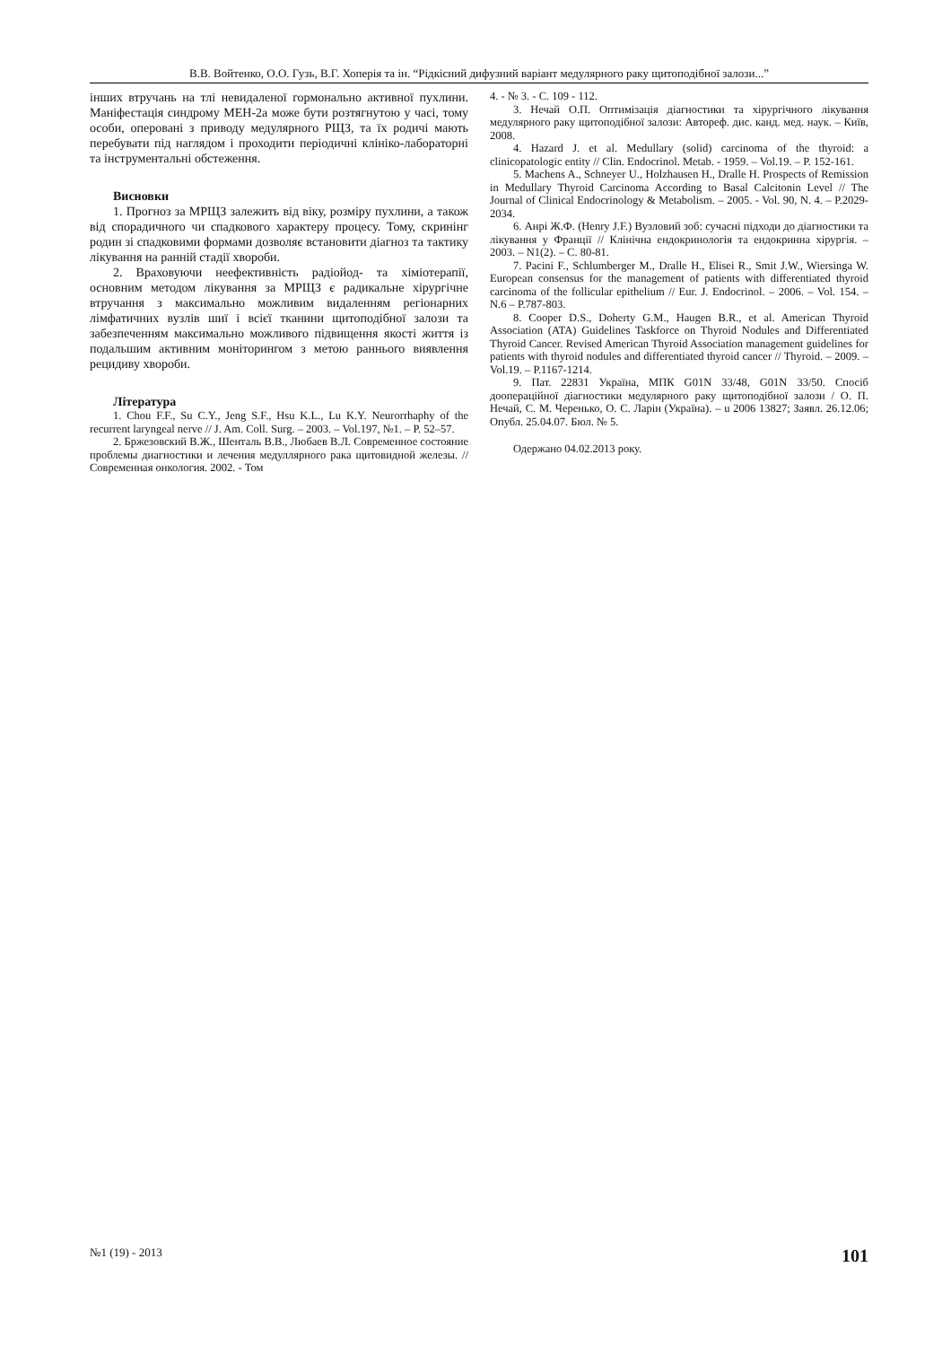В.В. Войтенко, О.О. Гузь, В.Г. Хоперія та ін. “Рідкісний дифузний варіант медулярного раку щитоподібної залози...”
інших втручань на тлі невидаленої гормонально активної пухлини. Маніфестація синдрому МЕН-2а може бути розтягнутою у часі, тому особи, оперовані з приводу медулярного РЩЗ, та їх родичі мають перебувати під наглядом і проходити періодичні клініко-лабораторні та інструментальні обстеження.
Висновки
1. Прогноз за МРЩЗ залежить від віку, розміру пухлини, а також від спорадичного чи спадкового характеру процесу. Тому, скринінг родин зі спадковими формами дозволяє встановити діагноз та тактику лікування на ранній стадії хвороби.
2. Враховуючи неефективність радіойод- та хіміотерапії, основним методом лікування за МРЩЗ є радикальне хірургічне втручання з максимально можливим видаленням регіонарних лімфатичних вузлів шиї і всієї тканини щитоподібної залози та забезпеченням максимально можливого підвищення якості життя із подальшим активним моніторингом з метою раннього виявлення рецидиву хвороби.
Література
1. Chou F.F., Su C.Y., Jeng S.F., Hsu K.L., Lu K.Y. Neurorrhaphy of the recurrent laryngeal nerve // J. Am. Coll. Surg. – 2003. – Vol.197, №1. – P. 52–57.
2. Бржезовский В.Ж., Шенталь В.В., Любаев В.Л. Современное состояние проблемы диагностики и лечения медуллярного рака щитовидной железы. // Современная онкология. 2002. - Том
4. - № 3. - С. 109 - 112.
3. Нечай О.П. Оптимізація діагностики та хірургічного лікування медулярного раку щитоподібної залози: Автореф. дис. канд. мед. наук. – Київ, 2008.
4. Hazard J. et al. Medullary (solid) carcinoma of the thyroid: a clinicopatologic entity // Clin. Endocrinol. Metab. - 1959. – Vol.19. – P. 152-161.
5. Machens A., Schneyer U., Holzhausen H., Dralle H. Prospects of Remission in Medullary Thyroid Carcinoma According to Basal Calcitonin Level // The Journal of Clinical Endocrinology & Metabolism. – 2005. - Vol. 90, N. 4. – P.2029-2034.
6. Анрі Ж.Ф. (Henry J.F.) Вузловий зоб: сучасні підходи до діагностики та лікування у Франції // Клінічна ендокринологія та ендокринна хірургія. – 2003. – N1(2). – С. 80-81.
7. Pacini F., Schlumberger M., Dralle H., Elisei R., Smit J.W., Wiersinga W. European consensus for the management of patients with differentiated thyroid carcinoma of the follicular epithelium // Eur. J. Endocrinol. – 2006. – Vol. 154. – N.6 – P.787-803.
8. Cooper D.S., Doherty G.M., Haugen B.R., et al. American Thyroid Association (ATA) Guidelines Taskforce on Thyroid Nodules and Differentiated Thyroid Cancer. Revised American Thyroid Association management guidelines for patients with thyroid nodules and differentiated thyroid cancer // Thyroid. – 2009. – Vol.19. – P.1167-1214.
9. Пат. 22831 Україна, МПК G01N 33/48, G01N 33/50. Спосіб доопераційної діагностики медулярного раку щитоподібної залози / О. П. Нечай, С. М. Черенько, О. С. Ларін (Україна). – u 2006 13827; Заявл. 26.12.06; Опубл. 25.04.07. Бюл. № 5.
Одержано 04.02.2013 року.
№1 (19) - 2013 101